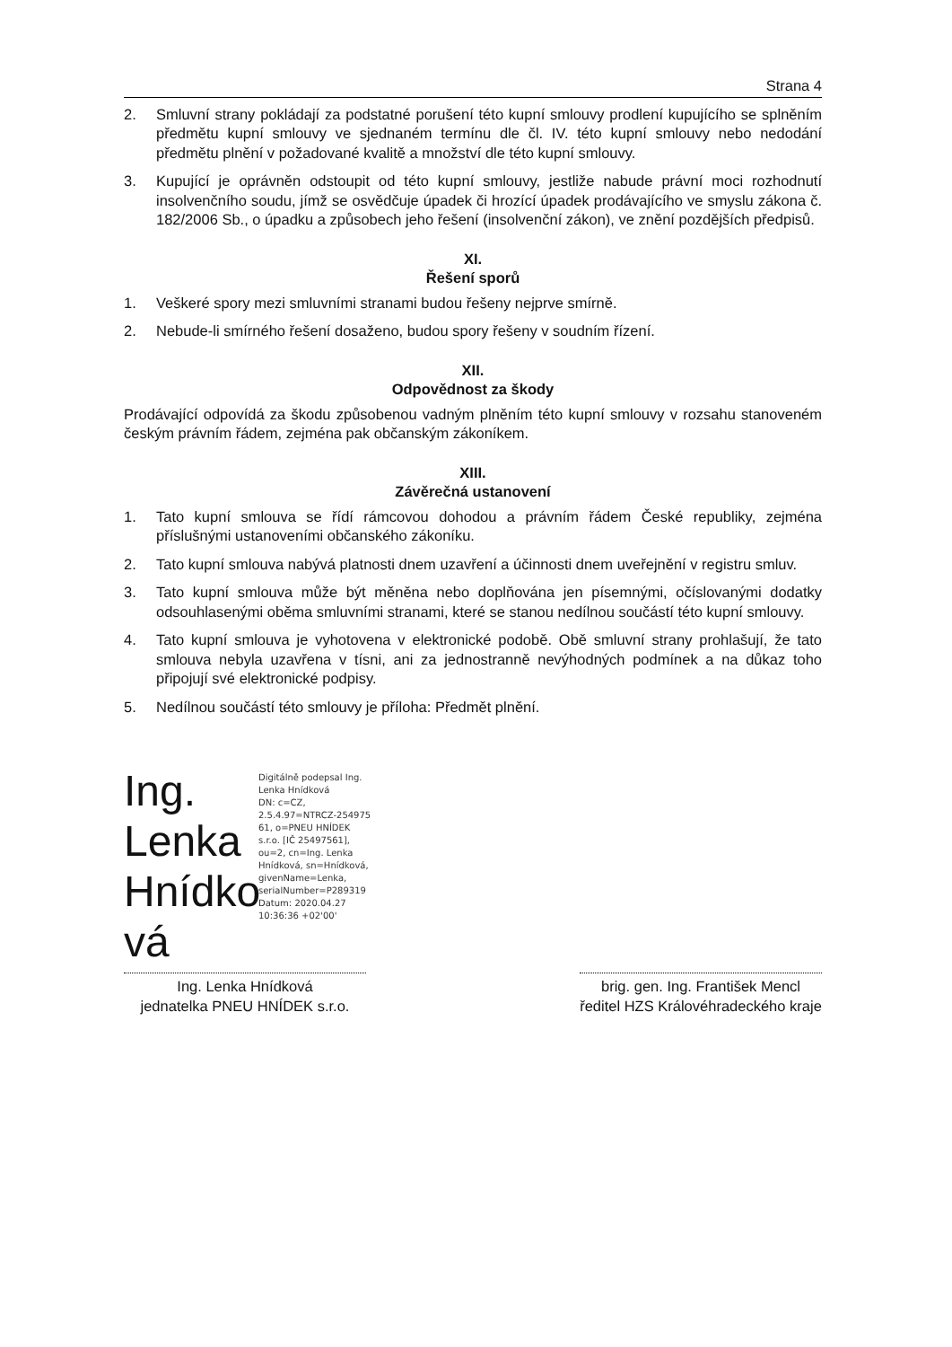Strana 4
2. Smluvní strany pokládají za podstatné porušení této kupní smlouvy prodlení kupujícího se splněním předmětu kupní smlouvy ve sjednaném termínu dle čl. IV. této kupní smlouvy nebo nedodání předmětu plnění v požadované kvalitě a množství dle této kupní smlouvy.
3. Kupující je oprávněn odstoupit od této kupní smlouvy, jestliže nabude právní moci rozhodnutí insolvenčního soudu, jímž se osvědčuje úpadek či hrozící úpadek prodávajícího ve smyslu zákona č. 182/2006 Sb., o úpadku a způsobech jeho řešení (insolvenční zákon), ve znění pozdějších předpisů.
XI.
Řešení sporů
1. Veškeré spory mezi smluvními stranami budou řešeny nejprve smírně.
2. Nebude-li smírného řešení dosaženo, budou spory řešeny v soudním řízení.
XII.
Odpovědnost za škody
Prodávající odpovídá za škodu způsobenou vadným plněním této kupní smlouvy v rozsahu stanoveném českým právním řádem, zejména pak občanským zákoníkem.
XIII.
Závěrečná ustanovení
1. Tato kupní smlouva se řídí rámcovou dohodou a právním řádem České republiky, zejména příslušnými ustanoveními občanského zákoníku.
2. Tato kupní smlouva nabývá platnosti dnem uzavření a účinnosti dnem uveřejnění v registru smluv.
3. Tato kupní smlouva může být měněna nebo doplňována jen písemnými, očíslovanými dodatky odsouhlasenými oběma smluvními stranami, které se stanou nedílnou součástí této kupní smlouvy.
4. Tato kupní smlouva je vyhotovena v elektronické podobě. Obě smluvní strany prohlašují, že tato smlouva nebyla uzavřena v tísni, ani za jednostranně nevýhodných podmínek a na důkaz toho připojují své elektronické podpisy.
5. Nedílnou součástí této smlouvy je příloha: Předmět plnění.
Ing.
Lenka
Hnídko
vá
Digitálně podepsal Ing.
Lenka Hnídková
DN: c=CZ,
2.5.4.97=NTRCZ-254975
61, o=PNEU HNÍDEK
s.r.o. [IČ 25497561],
ou=2, cn=Ing. Lenka
Hnídková, sn=Hnídková,
givenName=Lenka,
serialNumber=P289319
Datum: 2020.04.27
10:36:36 +02'00'
Ing. Lenka Hnídková
jednatelka PNEU HNÍDEK s.r.o.
brig. gen. Ing. František Mencl
ředitel HZS Královéhradeckého kraje